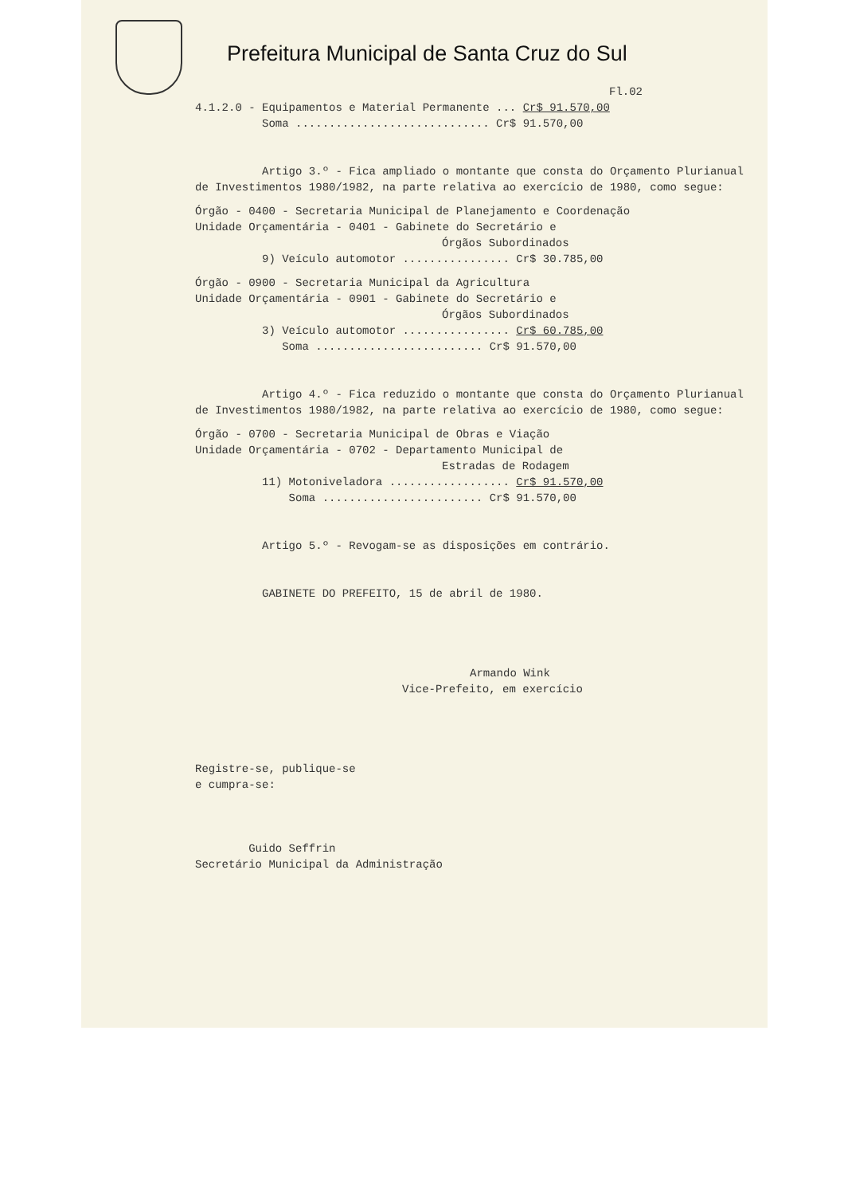Prefeitura Municipal de Santa Cruz do Sul
Fl.02
4.1.2.0 - Equipamentos e Material Permanente ... Cr$ 91.570,00
Soma ............................. Cr$ 91.570,00
Artigo 3.º - Fica ampliado o montante que consta do Orçamento Plurianual de Investimentos 1980/1982, na parte relativa ao exercício de 1980, como segue:
Órgão - 0400 - Secretaria Municipal de Planejamento e Coordenação
Unidade Orçamentária - 0401 - Gabinete do Secretário e
Órgãos Subordinados
9) Veículo automotor ................ Cr$ 30.785,00
Órgão - 0900 - Secretaria Municipal da Agricultura
Unidade Orçamentária - 0901 - Gabinete do Secretário e
Órgãos Subordinados
3) Veículo automotor ................ Cr$ 60.785,00
Soma ......................... Cr$ 91.570,00
Artigo 4.º - Fica reduzido o montante que consta do Orçamento Plurianual de Investimentos 1980/1982, na parte relativa ao exercício de 1980, como segue:
Órgão - 0700 - Secretaria Municipal de Obras e Viação
Unidade Orçamentária - 0702 - Departamento Municipal de
Estradas de Rodagem
11) Motoniveladora .................. Cr$ 91.570,00
Soma ........................ Cr$ 91.570,00
Artigo 5.º - Revogam-se as disposições em contrário.
GABINETE DO PREFEITO, 15 de abril de 1980.
Armando Wink
Vice-Prefeito, em exercício
Registre-se, publique-se
e cumpra-se:
Guido Seffrin
Secretário Municipal da Administração